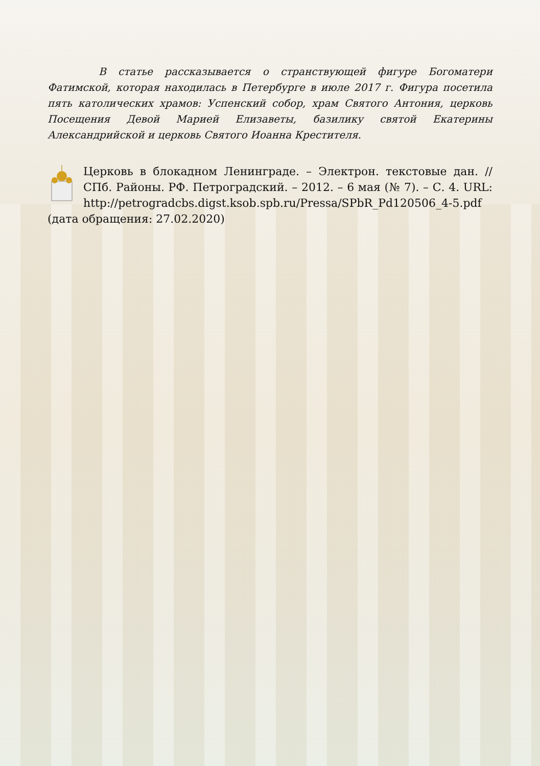В статье рассказывается о странствующей фигуре Богоматери Фатимской, которая находилась в Петербурге в июле 2017 г. Фигура посетила пять католических храмов: Успенский собор, храм Святого Антония, церковь Посещения Девой Марией Елизаветы, базилику святой Екатерины Александрийской и церковь Святого Иоанна Крестителя.
Церковь в блокадном Ленинграде. – Электрон. текстовые дан. // СПб. Районы. РФ. Петроградский. – 2012. – 6 мая (№ 7). – С. 4. URL: http://petrogradcbs.digst.ksob.spb.ru/Pressa/SPbR_Pd120506_4-5.pdf (дата обращения: 27.02.2020)